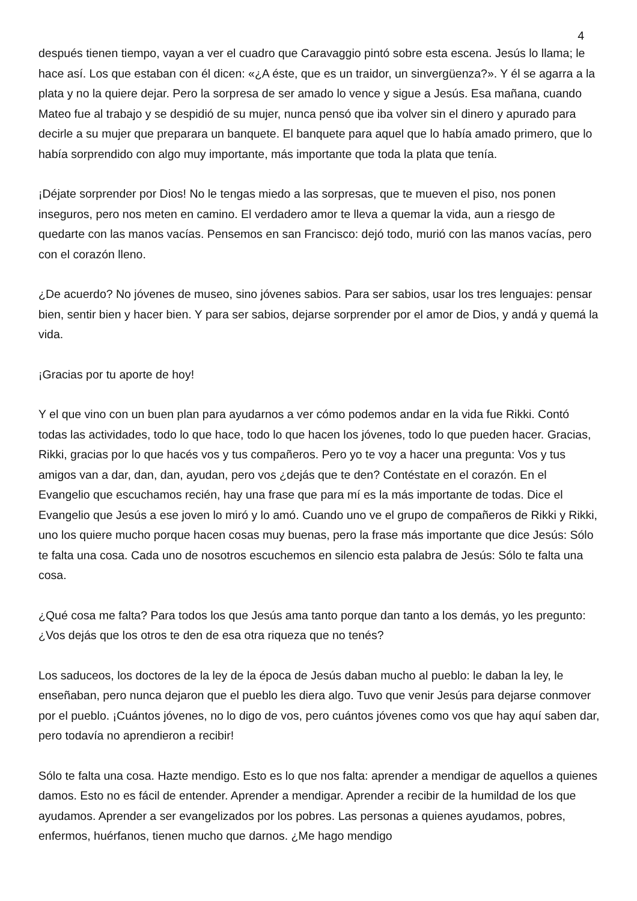4
después tienen tiempo, vayan a ver el cuadro que Caravaggio pintó sobre esta escena. Jesús lo llama; le hace así. Los que estaban con él dicen: «¿A éste, que es un traidor, un sinvergüenza?». Y él se agarra a la plata y no la quiere dejar. Pero la sorpresa de ser amado lo vence y sigue a Jesús. Esa mañana, cuando Mateo fue al trabajo y se despidió de su mujer, nunca pensó que iba volver sin el dinero y apurado para decirle a su mujer que preparara un banquete. El banquete para aquel que lo había amado primero, que lo había sorprendido con algo muy importante, más importante que toda la plata que tenía.
¡Déjate sorprender por Dios! No le tengas miedo a las sorpresas, que te mueven el piso, nos ponen inseguros, pero nos meten en camino. El verdadero amor te lleva a quemar la vida, aun a riesgo de quedarte con las manos vacías. Pensemos en san Francisco: dejó todo, murió con las manos vacías, pero con el corazón lleno.
¿De acuerdo? No jóvenes de museo, sino jóvenes sabios. Para ser sabios, usar los tres lenguajes: pensar bien, sentir bien y hacer bien. Y para ser sabios, dejarse sorprender por el amor de Dios, y andá y quemá la vida.
¡Gracias por tu aporte de hoy!
Y el que vino con un buen plan para ayudarnos a ver cómo podemos andar en la vida fue Rikki. Contó todas las actividades, todo lo que hace, todo lo que hacen los jóvenes, todo lo que pueden hacer. Gracias, Rikki, gracias por lo que hacés vos y tus compañeros. Pero yo te voy a hacer una pregunta: Vos y tus amigos van a dar, dan, dan, ayudan, pero vos ¿dejás que te den? Contéstate en el corazón. En el Evangelio que escuchamos recién, hay una frase que para mí es la más importante de todas. Dice el Evangelio que Jesús a ese joven lo miró y lo amó. Cuando uno ve el grupo de compañeros de Rikki y Rikki, uno los quiere mucho porque hacen cosas muy buenas, pero la frase más importante que dice Jesús: Sólo te falta una cosa. Cada uno de nosotros escuchemos en silencio esta palabra de Jesús: Sólo te falta una cosa.
¿Qué cosa me falta? Para todos los que Jesús ama tanto porque dan tanto a los demás, yo les pregunto: ¿Vos dejás que los otros te den de esa otra riqueza que no tenés?
Los saduceos, los doctores de la ley de la época de Jesús daban mucho al pueblo: le daban la ley, le enseñaban, pero nunca dejaron que el pueblo les diera algo. Tuvo que venir Jesús para dejarse conmover por el pueblo. ¡Cuántos jóvenes, no lo digo de vos, pero cuántos jóvenes como vos que hay aquí saben dar, pero todavía no aprendieron a recibir!
Sólo te falta una cosa. Hazte mendigo. Esto es lo que nos falta: aprender a mendigar de aquellos a quienes damos. Esto no es fácil de entender. Aprender a mendigar. Aprender a recibir de la humildad de los que ayudamos. Aprender a ser evangelizados por los pobres. Las personas a quienes ayudamos, pobres, enfermos, huérfanos, tienen mucho que darnos. ¿Me hago mendigo